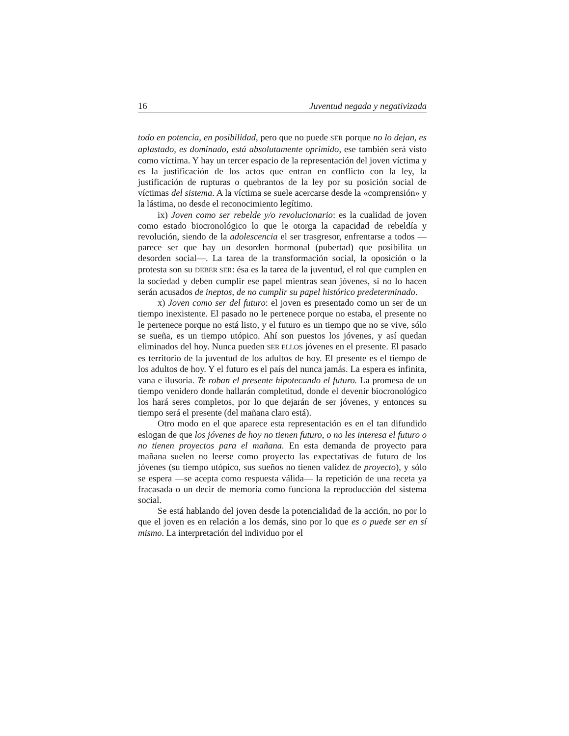16 Juventud negada y negativizada
todo en potencia, en posibilidad, pero que no puede SER porque no lo dejan, es aplastado, es dominado, está absolutamente oprimido, ese también será visto como víctima. Y hay un tercer espacio de la representación del joven víctima y es la justificación de los actos que entran en conflicto con la ley, la justificación de rupturas o quebrantos de la ley por su posición social de víctimas del sistema. A la víctima se suele acercarse desde la «comprensión» y la lástima, no desde el reconocimiento legítimo.
ix) Joven como ser rebelde y/o revolucionario: es la cualidad de joven como estado biocronológico lo que le otorga la capacidad de rebeldía y revolución, siendo de la adolescencia el ser trasgresor, enfrentarse a todos —parece ser que hay un desorden hormonal (pubertad) que posibilita un desorden social—. La tarea de la transformación social, la oposición o la protesta son su DEBER SER: ésa es la tarea de la juventud, el rol que cumplen en la sociedad y deben cumplir ese papel mientras sean jóvenes, si no lo hacen serán acusados de ineptos, de no cumplir su papel histórico predeterminado.
x) Joven como ser del futuro: el joven es presentado como un ser de un tiempo inexistente. El pasado no le pertenece porque no estaba, el presente no le pertenece porque no está listo, y el futuro es un tiempo que no se vive, sólo se sueña, es un tiempo utópico. Ahí son puestos los jóvenes, y así quedan eliminados del hoy. Nunca pueden SER ELLOS jóvenes en el presente. El pasado es territorio de la juventud de los adultos de hoy. El presente es el tiempo de los adultos de hoy. Y el futuro es el país del nunca jamás. La espera es infinita, vana e ilusoria. Te roban el presente hipotecando el futuro. La promesa de un tiempo venidero donde hallarán completitud, donde el devenir biocronológico los hará seres completos, por lo que dejarán de ser jóvenes, y entonces su tiempo será el presente (del mañana claro está).
Otro modo en el que aparece esta representación es en el tan difundido eslogan de que los jóvenes de hoy no tienen futuro, o no les interesa el futuro o no tienen proyectos para el mañana. En esta demanda de proyecto para mañana suelen no leerse como proyecto las expectativas de futuro de los jóvenes (su tiempo utópico, sus sueños no tienen validez de proyecto), y sólo se espera —se acepta como respuesta válida— la repetición de una receta ya fracasada o un decir de memoria como funciona la reproducción del sistema social.
Se está hablando del joven desde la potencialidad de la acción, no por lo que el joven es en relación a los demás, sino por lo que es o puede ser en sí mismo. La interpretación del individuo por el